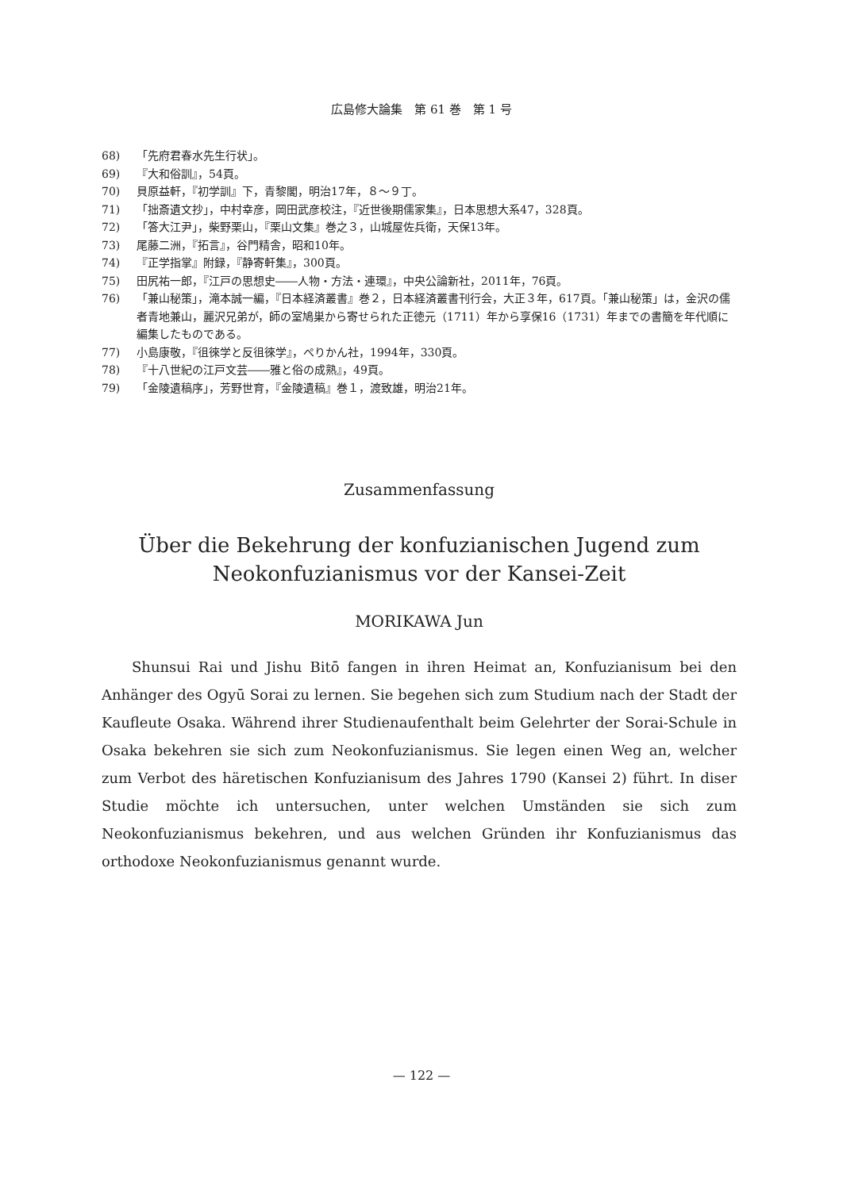広島修大論集　第 61 巻　第 1 号
68) 「先府君春水先生行状」。
69) 『大和俗訓』，54頁。
70) 貝原益軒，『初学訓』下，青黎閣，明治17年，８～９丁。
71) 「拙斎遺文抄」，中村幸彦，岡田武彦校注，『近世後期儒家集』，日本思想大系47，328頁。
72) 「答大江尹」，柴野栗山，『栗山文集』巻之３，山城屋佐兵衛，天保13年。
73) 尾藤二洲，『拓言』，谷門精舎，昭和10年。
74) 『正学指掌』附録，『静寄軒集』，300頁。
75) 田尻祐一郎，『江戸の思想史――人物・方法・連環』，中央公論新社，2011年，76頁。
76) 「兼山秘策」，滝本誠一編，『日本経済叢書』巻２，日本経済叢書刊行会，大正３年，617頁。「兼山秘策」は，金沢の儒者青地兼山，麗沢兄弟が，師の室鳩巣から寄せられた正徳元（1711）年から享保16（1731）年までの書簡を年代順に編集したものである。
77) 小島康敬，『徂徠学と反徂徠学』，ぺりかん社，1994年，330頁。
78) 『十八世紀の江戸文芸――雅と俗の成熟』，49頁。
79) 「金陵遺稿序」，芳野世育，『金陵遺稿』巻１，渡致雄，明治21年。
Zusammenfassung
Über die Bekehrung der konfuzianischen Jugend zum
Neokonfuzianismus vor der Kansei-Zeit
MORIKAWA Jun
Shunsui Rai und Jishu Bitō fangen in ihren Heimat an, Konfuzianisum bei den Anhänger des Ogyū Sorai zu lernen. Sie begehen sich zum Studium nach der Stadt der Kaufleute Osaka. Während ihrer Studienaufenthalt beim Gelehrter der Sorai-Schule in Osaka bekehren sie sich zum Neokonfuzianismus. Sie legen einen Weg an, welcher zum Verbot des häretischen Konfuzianisum des Jahres 1790 (Kansei 2) führt. In diser Studie möchte ich untersuchen, unter welchen Umständen sie sich zum Neokonfuzianismus bekehren, und aus welchen Gründen ihr Konfuzianismus das orthodoxe Neokonfuzianismus genannt wurde.
— 122 —